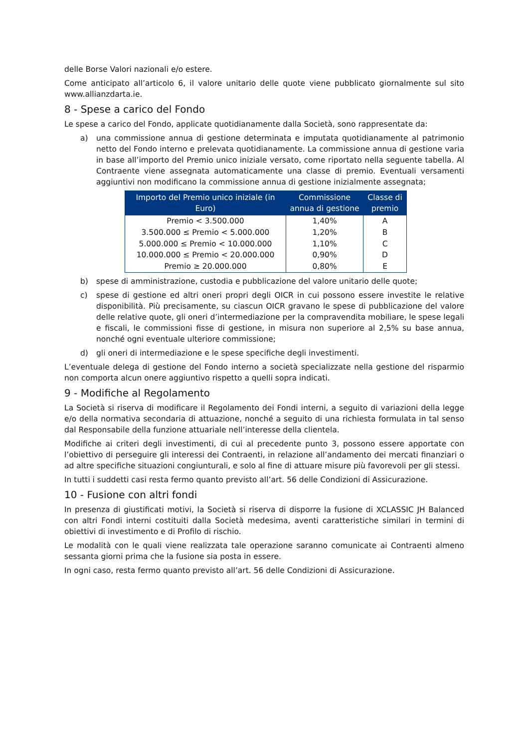delle Borse Valori nazionali e/o estere.
Come anticipato all’articolo 6, il valore unitario delle quote viene pubblicato giornalmente sul sito www.allianzdarta.ie.
8 - Spese a carico del Fondo
Le spese a carico del Fondo, applicate quotidianamente dalla Società, sono rappresentate da:
a) una commissione annua di gestione determinata e imputata quotidianamente al patrimonio netto del Fondo interno e prelevata quotidianamente. La commissione annua di gestione varia in base all’importo del Premio unico iniziale versato, come riportato nella seguente tabella. Al Contraente viene assegnata automaticamente una classe di premio. Eventuali versamenti aggiuntivi non modificano la commissione annua di gestione inizialmente assegnata;
| Importo del Premio unico iniziale (in Euro) | Commissione annua di gestione | Classe di premio |
| --- | --- | --- |
| Premio < 3.500.000 | 1,40% | A |
| 3.500.000 ≤ Premio < 5.000.000 | 1,20% | B |
| 5.000.000 ≤ Premio < 10.000.000 | 1,10% | C |
| 10.000.000 ≤ Premio < 20.000.000 | 0,90% | D |
| Premio ≥ 20.000.000 | 0,80% | E |
b) spese di amministrazione, custodia e pubblicazione del valore unitario delle quote;
c) spese di gestione ed altri oneri propri degli OICR in cui possono essere investite le relative disponibilità. Più precisamente, su ciascun OICR gravano le spese di pubblicazione del valore delle relative quote, gli oneri d’intermediazione per la compravendita mobiliare, le spese legali e fiscali, le commissioni fisse di gestione, in misura non superiore al 2,5% su base annua, nonché ogni eventuale ulteriore commissione;
d) gli oneri di intermediazione e le spese specifiche degli investimenti.
L’eventuale delega di gestione del Fondo interno a società specializzate nella gestione del risparmio non comporta alcun onere aggiuntivo rispetto a quelli sopra indicati.
9 - Modifiche al Regolamento
La Società si riserva di modificare il Regolamento dei Fondi interni, a seguito di variazioni della legge e/o della normativa secondaria di attuazione, nonché a seguito di una richiesta formulata in tal senso dal Responsabile della funzione attuariale nell’interesse della clientela.
Modifiche ai criteri degli investimenti, di cui al precedente punto 3, possono essere apportate con l’obiettivo di perseguire gli interessi dei Contraenti, in relazione all’andamento dei mercati finanziari o ad altre specifiche situazioni congiunturali, e solo al fine di attuare misure più favorevoli per gli stessi.
In tutti i suddetti casi resta fermo quanto previsto all’art. 56 delle Condizioni di Assicurazione.
10 - Fusione con altri fondi
In presenza di giustificati motivi, la Società si riserva di disporre la fusione di XCLASSIC JH Balanced con altri Fondi interni costituiti dalla Società medesima, aventi caratteristiche similari in termini di obiettivi di investimento e di Profilo di rischio.
Le modalità con le quali viene realizzata tale operazione saranno comunicate ai Contraenti almeno sessanta giorni prima che la fusione sia posta in essere.
In ogni caso, resta fermo quanto previsto all’art. 56 delle Condizioni di Assicurazione.